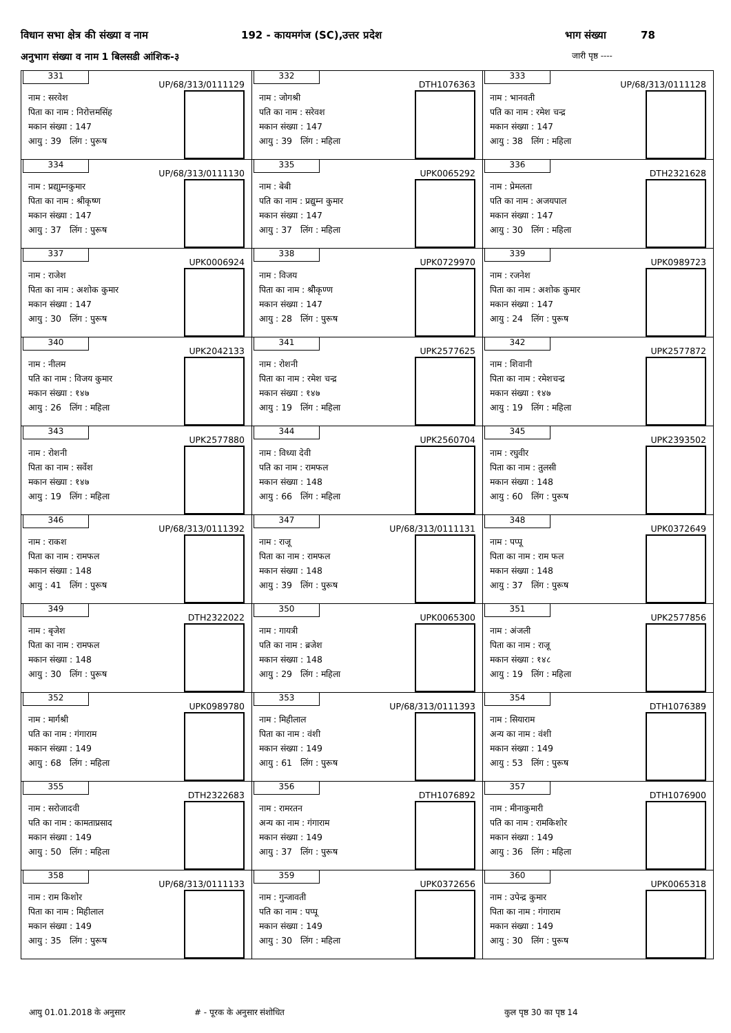विधान सभा क्षेत्र की संख्या व नाम 192 - कायमगंज (SC),उत्तर प्रदेश भाग संख्या 78
अनुभाग संख्या व नाम 1 बिलसडी आंशिक-३ जारी पृष्ठ ----
| 331 UP/68/313/0111129 नाम : सरवेश पिता का नाम : निरोत्तमसिंह मकान संख्या : 147 आयु : 39 लिंग : पुरूष | 332 DTH1076363 नाम : जोगश्री पति का नाम : सरेवश मकान संख्या : 147 आयु : 39 लिंग : महिला | 333 UP/68/313/0111128 नाम : भानवती पति का नाम : रमेश चन्द्र मकान संख्या : 147 आयु : 38 लिंग : महिला |
| 334 UP/68/313/0111130 नाम : प्रद्याुम्नकुमार पिता का नाम : श्रीकृष्ण मकान संख्या : 147 आयु : 37 लिंग : पुरूष | 335 UPK0065292 नाम : बेबी पति का नाम : प्रद्युम्न कुमार मकान संख्या : 147 आयु : 37 लिंग : महिला | 336 DTH2321628 नाम : प्रेमलता पति का नाम : अजयपाल मकान संख्या : 147 आयु : 30 लिंग : महिला |
| 337 UPK0006924 नाम : राजेश पिता का नाम : अशोक कुमार मकान संख्या : 147 आयु : 30 लिंग : पुरूष | 338 UPK0729970 नाम : विजय पिता का नाम : श्रीेकृण्ण मकान संख्या : 147 आयु : 28 लिंग : पुरूष | 339 UPK0989723 नाम : रजनेश पिता का नाम : अशोक कुमार मकान संख्या : 147 आयु : 24 लिंग : पुरूष |
| 340 UPK2042133 नाम : नीलम पति का नाम : विजय कुमार मकान संख्या : १४७ आयु : 26 लिंग : महिला | 341 UPK2577625 नाम : रोशनी पिता का नाम : रमेश चन्द्र मकान संख्या : १४७ आयु : 19 लिंग : महिला | 342 UPK2577872 नाम : शिवानी पिता का नाम : रमेशचन्द्र मकान संख्या : १४७ आयु : 19 लिंग : महिला |
| 343 UPK2577880 नाम : रोशनी पिता का नाम : सर्वेश मकान संख्या : १४७ आयु : 19 लिंग : महिला | 344 UPK2560704 नाम : विध्या देवी पति का नाम : रामफल मकान संख्या : 148 आयु : 66 लिंग : महिला | 345 UPK2393502 नाम : रघुवीर पिता का नाम : तुलसी मकान संख्या : 148 आयु : 60 लिंग : पुरूष |
| 346 UP/68/313/0111392 नाम : राकश पिता का नाम : रामफल मकान संख्या : 148 आयु : 41 लिंग : पुरूष | 347 UP/68/313/0111131 नाम : राजू पिता का नाम : रामफल मकान संख्या : 148 आयु : 39 लिंग : पुरूष | 348 UPK0372649 नाम : पप्पू पिता का नाम : राम फल मकान संख्या : 148 आयु : 37 लिंग : पुरूष |
| 349 DTH2322022 नाम : बृजेश पिता का नाम : रामफल मकान संख्या : 148 आयु : 30 लिंग : पुरूष | 350 UPK0065300 नाम : गायत्री पति का नाम : ब्रजेश मकान संख्या : 148 आयु : 29 लिंग : महिला | 351 UPK2577856 नाम : अंजली पिता का नाम : राजू मकान संख्या : १४८ आयु : 19 लिंग : महिला |
| 352 UPK0989780 नाम : मार्गश्री पति का नाम : गंगाराम मकान संख्या : 149 आयु : 68 लिंग : महिला | 353 UP/68/313/0111393 नाम : मिहीलाल पिता का नाम : वंशी मकान संख्या : 149 आयु : 61 लिंग : पुरूष | 354 DTH1076389 नाम : सियाराम अन्य का नाम : वंशी मकान संख्या : 149 आयु : 53 लिंग : पुरूष |
| 355 DTH2322683 नाम : सरोजादवी पति का नाम : कामताप्रसाद मकान संख्या : 149 आयु : 50 लिंग : महिला | 356 DTH1076892 नाम : रामरतन अन्य का नाम : गंगाराम मकान संख्या : 149 आयु : 37 लिंग : पुरूष | 357 DTH1076900 नाम : मीनाकुमारी पति का नाम : रामकिशोर मकान संख्या : 149 आयु : 36 लिंग : महिला |
| 358 UP/68/313/0111133 नाम : राम किशोर पिता का नाम : मिहीलाल मकान संख्या : 149 आयु : 35 लिंग : पुरूष | 359 UPK0372656 नाम : गुन्जावती पति का नाम : पप्पू मकान संख्या : 149 आयु : 30 लिंग : महिला | 360 UPK0065318 नाम : उपेन्द्र कुमार पिता का नाम : गंगाराम मकान संख्या : 149 आयु : 30 लिंग : पुरूष |
आयु 01.01.2018 के अनुसार # - पूरक के अनुसार संशोधित कुल पृष्ठ 30 का पृष्ठ 14